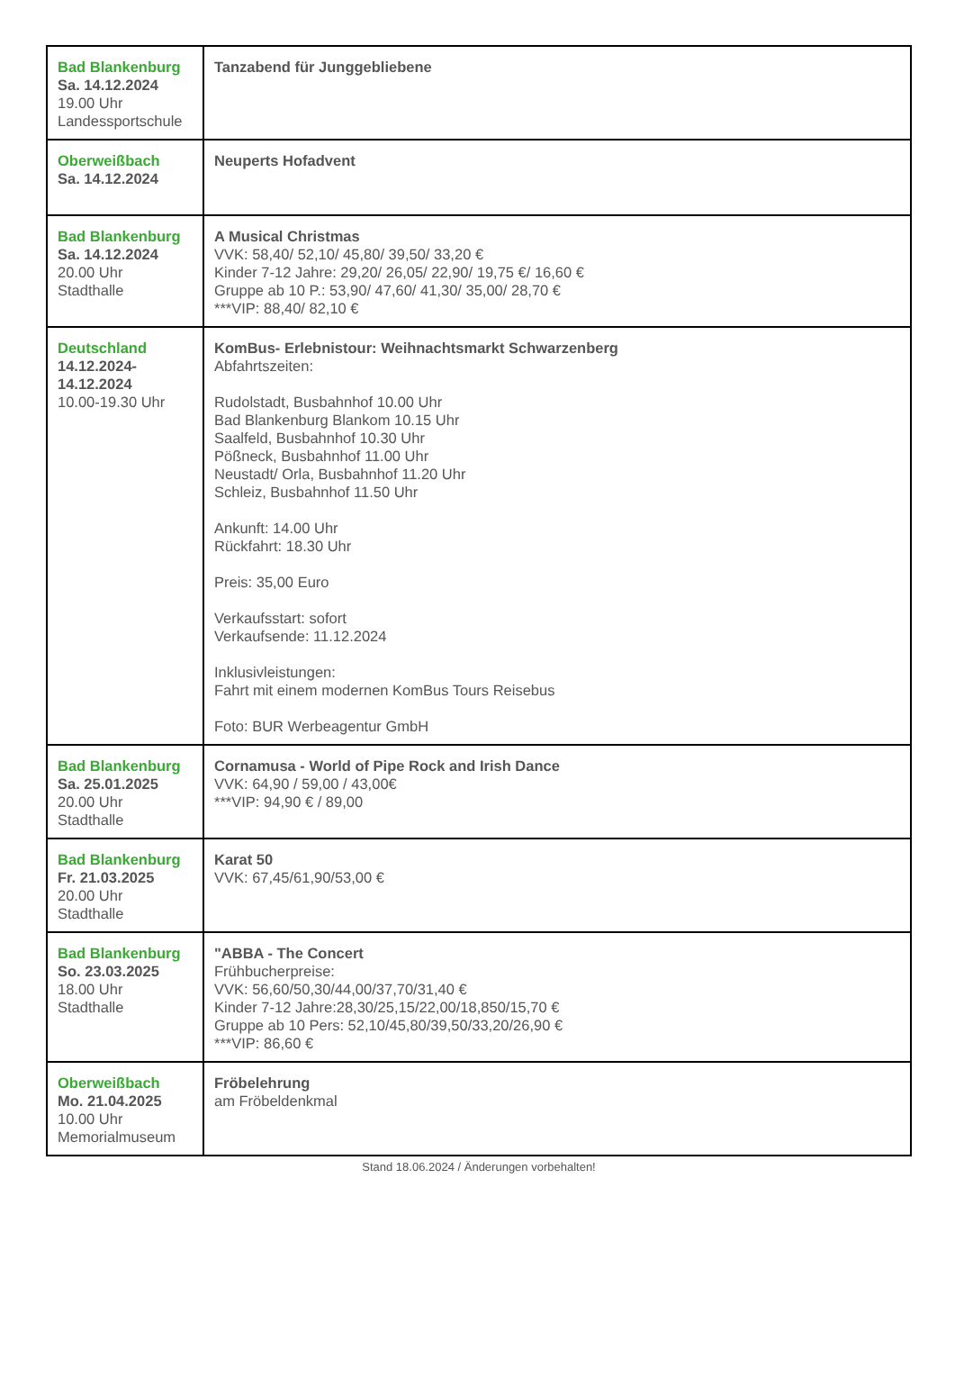| Bad Blankenburg Sa. 14.12.2024 19.00 Uhr Landessportschule | Tanzabend für Junggebliebene |
| Oberweißbach Sa. 14.12.2024 | Neuperts Hofadvent |
| Bad Blankenburg Sa. 14.12.2024 20.00 Uhr Stadthalle | A Musical Christmas VVK: 58,40/ 52,10/ 45,80/ 39,50/ 33,20 € Kinder 7-12 Jahre: 29,20/ 26,05/ 22,90/ 19,75 €/ 16,60 € Gruppe ab 10 P.: 53,90/ 47,60/ 41,30/ 35,00/ 28,70 € ***VIP: 88,40/ 82,10 € |
| Deutschland 14.12.2024- 14.12.2024 10.00-19.30 Uhr | KomBus- Erlebnistour: Weihnachtsmarkt Schwarzenberg Abfahrtszeiten: Rudolstadt, Busbahnhof 10.00 Uhr Bad Blankenburg Blankom 10.15 Uhr Saalfeld, Busbahnhof 10.30 Uhr Pößneck, Busbahnhof 11.00 Uhr Neustadt/ Orla, Busbahnhof 11.20 Uhr Schleiz, Busbahnhof 11.50 Uhr Ankunft: 14.00 Uhr Rückfahrt: 18.30 Uhr Preis: 35,00 Euro Verkaufsstart: sofort Verkaufsende: 11.12.2024 Inklusivleistungen: Fahrt mit einem modernen KomBus Tours Reisebus Foto: BUR Werbeagentur GmbH |
| Bad Blankenburg Sa. 25.01.2025 20.00 Uhr Stadthalle | Cornamusa - World of Pipe Rock and Irish Dance VVK: 64,90 / 59,00 / 43,00€ ***VIP: 94,90 € / 89,00 |
| Bad Blankenburg Fr. 21.03.2025 20.00 Uhr Stadthalle | Karat 50 VVK: 67,45/61,90/53,00 € |
| Bad Blankenburg So. 23.03.2025 18.00 Uhr Stadthalle | "ABBA - The Concert Frühbucherpreise: VVK: 56,60/50,30/44,00/37,70/31,40 € Kinder 7-12 Jahre:28,30/25,15/22,00/18,850/15,70 € Gruppe ab 10 Pers: 52,10/45,80/39,50/33,20/26,90 € ***VIP: 86,60 € |
| Oberweißbach Mo. 21.04.2025 10.00 Uhr Memorialmuseum | Fröbelehrung am Fröbeldenkmal |
Stand 18.06.2024 / Änderungen vorbehalten!